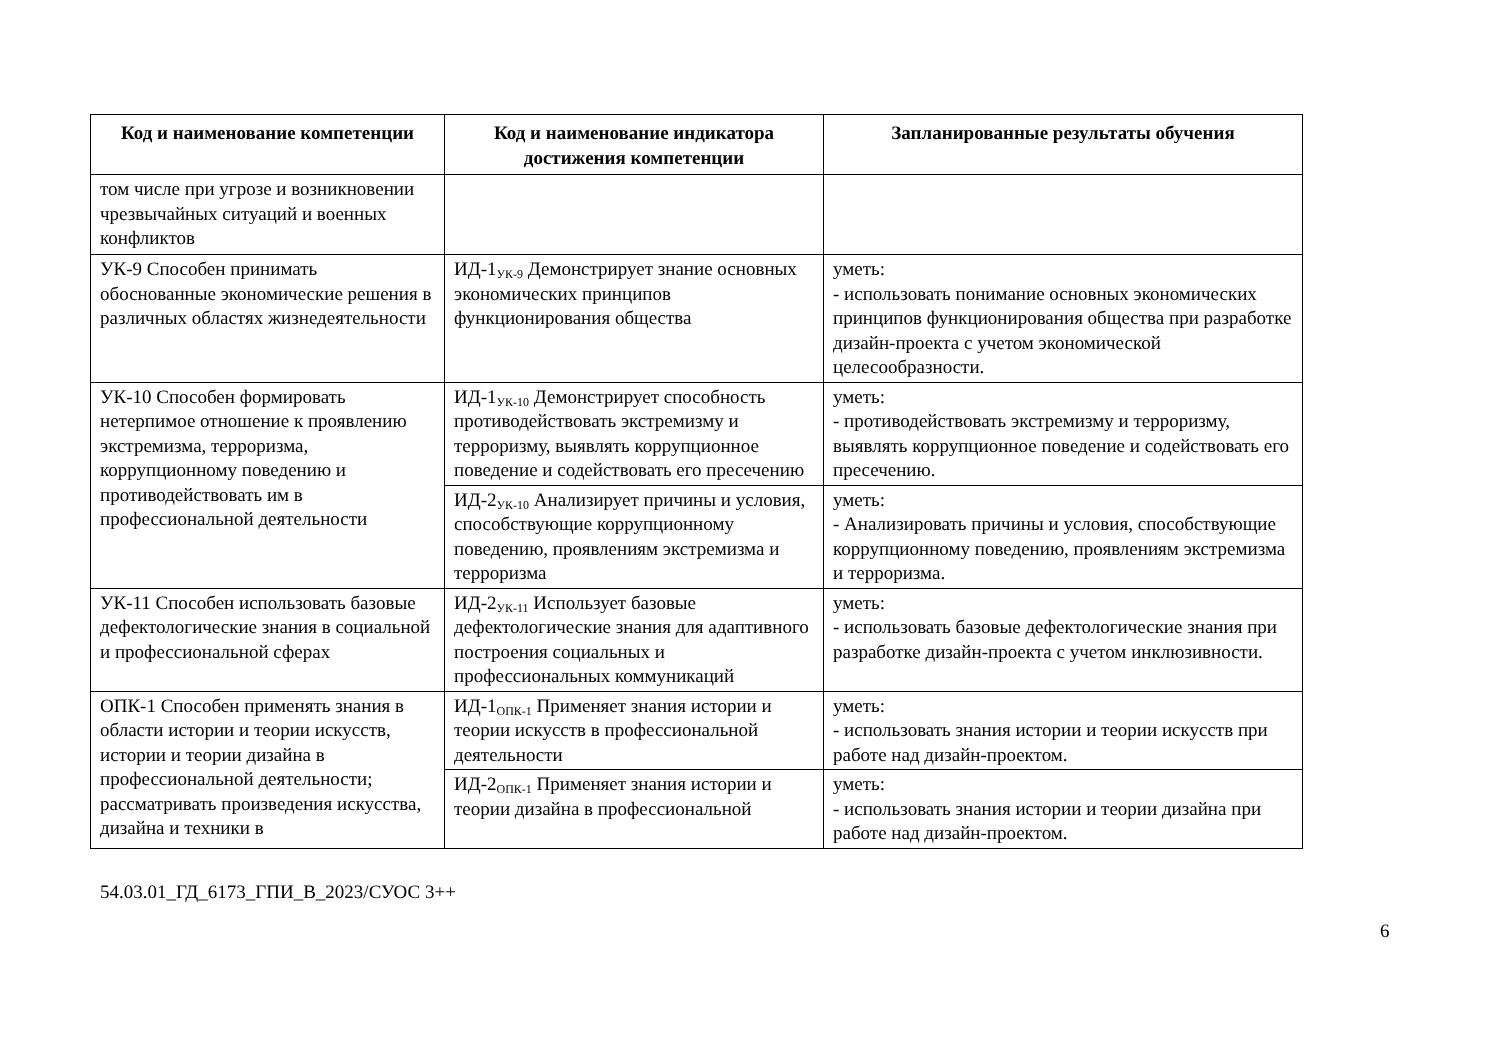| Код и наименование компетенции | Код и наименование индикатора достижения компетенции | Запланированные результаты обучения |
| --- | --- | --- |
| том числе при угрозе и возникновении чрезвычайных ситуаций и военных конфликтов | | |
| УК-9 Способен принимать обоснованные экономические решения в различных областях жизнедеятельности | ИД-1<sub>УК-9</sub> Демонстрирует знание основных экономических принципов функционирования общества | уметь: - использовать понимание основных экономических принципов функционирования общества при разработке дизайн-проекта с учетом экономической целесообразности. |
| УК-10 Способен формировать нетерпимое отношение к проявлению экстремизма, терроризма, коррупционному поведению и противодействовать им в профессиональной деятельности | ИД-1<sub>УК-10</sub> Демонстрирует способность противодействовать экстремизму и терроризму, выявлять коррупционное поведение и содействовать его пресечению | уметь: - противодействовать экстремизму и терроризму, выявлять коррупционное поведение и содействовать его пресечению. |
| | ИД-2<sub>УК-10</sub> Анализирует причины и условия, способствующие коррупционному поведению, проявлениям экстремизма и терроризма | уметь: - Анализировать причины и условия, способствующие коррупционному поведению, проявлениям экстремизма и терроризма. |
| УК-11 Способен использовать базовые дефектологические знания в социальной и профессиональной сферах | ИД-2<sub>УК-11</sub> Использует базовые дефектологические знания для адаптивного построения социальных и профессиональных коммуникаций | уметь: - использовать базовые дефектологические знания при разработке дизайн-проекта с учетом инклюзивности. |
| ОПК-1 Способен применять знания в области истории и теории искусств, истории и теории дизайна в профессиональной деятельности; рассматривать произведения искусства, дизайна и техники в | ИД-1<sub>ОПК-1</sub> Применяет знания истории и теории искусств в профессиональной деятельности | уметь: - использовать знания истории и теории искусств при работе над дизайн-проектом. |
| | ИД-2<sub>ОПК-1</sub> Применяет знания истории и теории дизайна в профессиональной | уметь: - использовать знания истории и теории дизайна при работе над дизайн-проектом. |
6
54.03.01_ГД_6173_ГПИ_В_2023/СУОС 3++